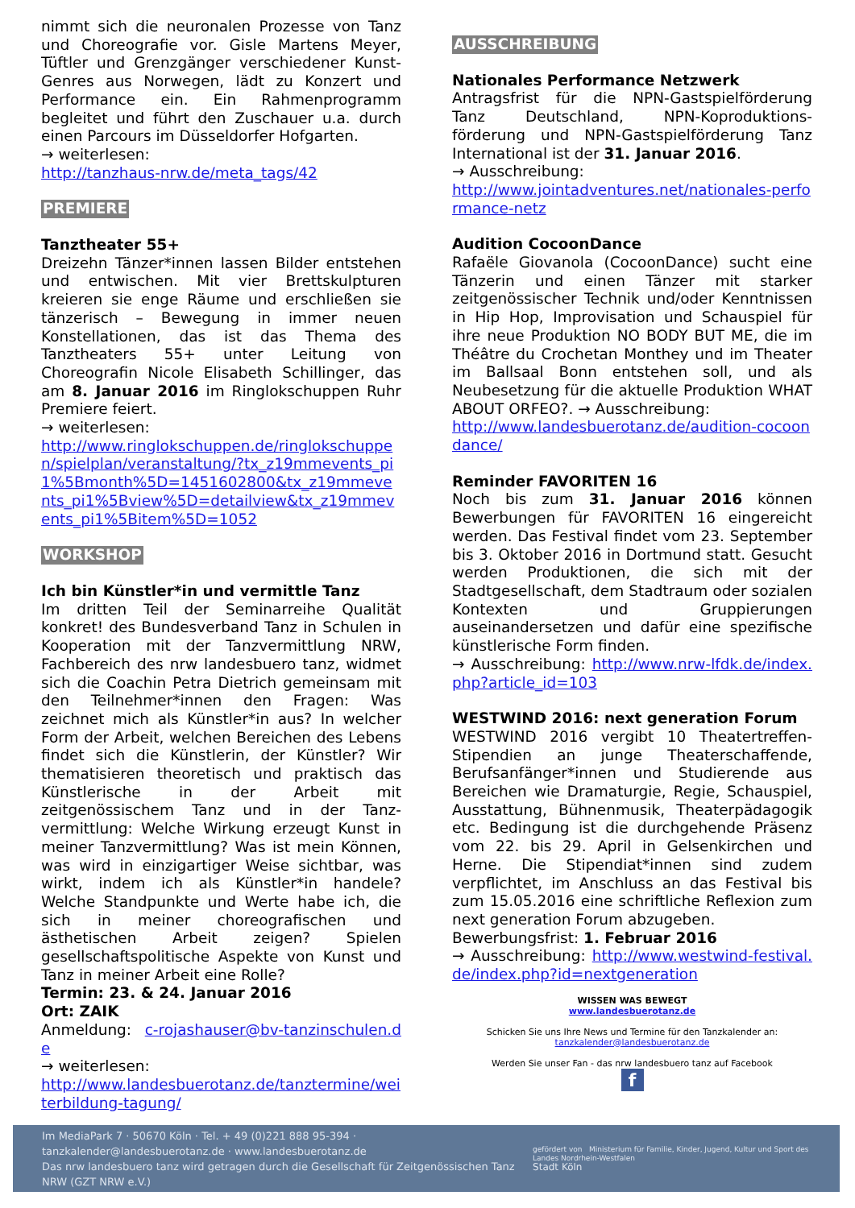nimmt sich die neuronalen Prozesse von Tanz und Choreografie vor. Gisle Martens Meyer, Tüftler und Grenzgänger verschiedener Kunst-Genres aus Norwegen, lädt zu Konzert und Performance ein. Ein Rahmenprogramm begleitet und führt den Zuschauer u.a. durch einen Parcours im Düsseldorfer Hofgarten.
→ weiterlesen:
http://tanzhaus-nrw.de/meta_tags/42
PREMIERE
Tanztheater 55+
Dreizehn Tänzer*innen lassen Bilder entstehen und entwischen. Mit vier Brettskulpturen kreieren sie enge Räume und erschließen sie tänzerisch – Bewegung in immer neuen Konstellationen, das ist das Thema des Tanztheaters 55+ unter Leitung von Choreografin Nicole Elisabeth Schillinger, das am 8. Januar 2016 im Ringlokschuppen Ruhr Premiere feiert.
→ weiterlesen:
http://www.ringlokschuppen.de/ringlokschuppen/spielplan/veranstaltung/?tx_z19mmevents_pi1%5Bmonth%5D=1451602800&tx_z19mmevents_pi1%5Bview%5D=detailview&tx_z19mmevents_pi1%5Bitem%5D=1052
WORKSHOP
Ich bin Künstler*in und vermittle Tanz
Im dritten Teil der Seminarreihe Qualität konkret! des Bundesverband Tanz in Schulen in Kooperation mit der Tanzvermittlung NRW, Fachbereich des nrw landesbuero tanz, widmet sich die Coachin Petra Dietrich gemeinsam mit den Teilnehmer*innen den Fragen: Was zeichnet mich als Künstler*in aus? In welcher Form der Arbeit, welchen Bereichen des Lebens findet sich die Künstlerin, der Künstler? Wir thematisieren theoretisch und praktisch das Künstlerische in der Arbeit mit zeitgenössischem Tanz und in der Tanz-vermittlung: Welche Wirkung erzeugt Kunst in meiner Tanzvermittlung? Was ist mein Können, was wird in einzigartiger Weise sichtbar, was wirkt, indem ich als Künstler*in handele? Welche Standpunkte und Werte habe ich, die sich in meiner choreografischen und ästhetischen Arbeit zeigen? Spielen gesellschaftspolitische Aspekte von Kunst und Tanz in meiner Arbeit eine Rolle?
Termin: 23. & 24. Januar 2016
Ort: ZAIK
Anmeldung: c-rojashauser@bv-tanzinschulen.de
→ weiterlesen:
http://www.landesbuerotanz.de/tanztermine/weiterbildung-tagung/
AUSSCHREIBUNG
Nationales Performance Netzwerk
Antragsfrist für die NPN-Gastspielförderung Tanz Deutschland, NPN-Koproduktions-förderung und NPN-Gastspielförderung Tanz International ist der 31. Januar 2016.
→ Ausschreibung:
http://www.jointadventures.net/nationales-performance-netz
Audition CocoonDance
Rafaële Giovanola (CocoonDance) sucht eine Tänzerin und einen Tänzer mit starker zeitgenössischer Technik und/oder Kenntnissen in Hip Hop, Improvisation und Schauspiel für ihre neue Produktion NO BODY BUT ME, die im Théâtre du Crochetan Monthey und im Theater im Ballsaal Bonn entstehen soll, und als Neubesetzung für die aktuelle Produktion WHAT ABOUT ORFEO?. → Ausschreibung:
http://www.landesbuerotanz.de/audition-cocoondance/
Reminder FAVORITEN 16
Noch bis zum 31. Januar 2016 können Bewerbungen für FAVORITEN 16 eingereicht werden. Das Festival findet vom 23. September bis 3. Oktober 2016 in Dortmund statt. Gesucht werden Produktionen, die sich mit der Stadtgesellschaft, dem Stadtraum oder sozialen Kontexten und Gruppierungen auseinandersetzen und dafür eine spezifische künstlerische Form finden.
→ Ausschreibung: http://www.nrw-lfdk.de/index.php?article_id=103
WESTWIND 2016: next generation Forum
WESTWIND 2016 vergibt 10 Theatertreffen-Stipendien an junge Theaterschaffende, Berufsanfänger*innen und Studierende aus Bereichen wie Dramaturgie, Regie, Schauspiel, Ausstattung, Bühnenmusik, Theaterpädagogik etc. Bedingung ist die durchgehende Präsenz vom 22. bis 29. April in Gelsenkirchen und Herne. Die Stipendiat*innen sind zudem verpflichtet, im Anschluss an das Festival bis zum 15.05.2016 eine schriftliche Reflexion zum next generation Forum abzugeben.
Bewerbungsfrist: 1. Februar 2016
→ Ausschreibung: http://www.westwind-festival.de/index.php?id=nextgeneration
WISSEN WAS BEWEGT
www.landesbuerotanz.de
Schicken Sie uns Ihre News und Termine für den Tanzkalender an:
tanzkalender@landesbuerotanz.de
Werden Sie unser Fan - das nrw landesbuero tanz auf Facebook
f
Im MediaPark 7 · 50670 Köln · Tel. + 49 (0)221 888 95-394 · tanzkalender@landesbuerotanz.de · www.landesbuerotanz.de
Das nrw landesbuero tanz wird getragen durch die Gesellschaft für Zeitgenössischen Tanz NRW (GZT NRW e.V.)
gefördert von Ministerium für Familie, Kinder, Jugend, Kultur und Sport des Landes Nordrhein-Westfalen
Stadt Köln